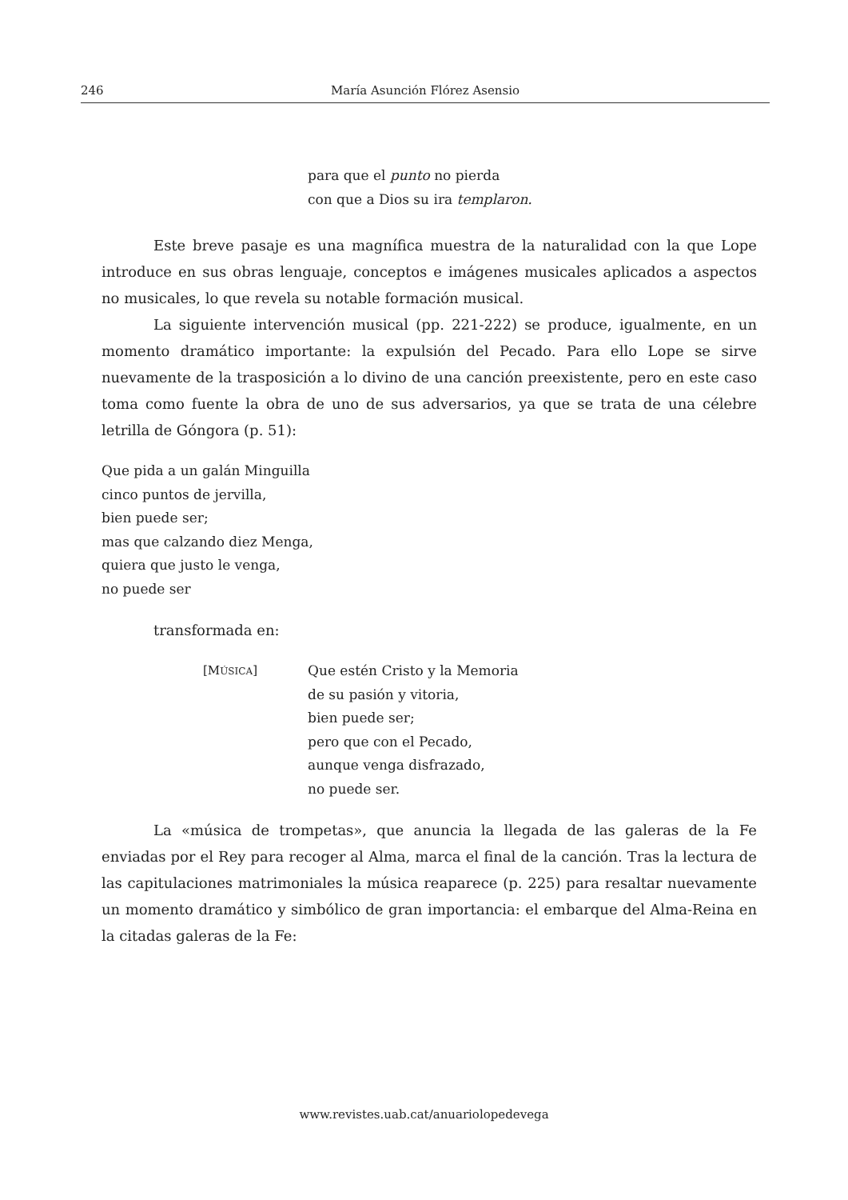246 María Asunción Flórez Asensio
para que el punto no pierda
con que a Dios su ira templaron.
Este breve pasaje es una magnífica muestra de la naturalidad con la que Lope introduce en sus obras lenguaje, conceptos e imágenes musicales aplicados a aspectos no musicales, lo que revela su notable formación musical.
La siguiente intervención musical (pp. 221-222) se produce, igualmente, en un momento dramático importante: la expulsión del Pecado. Para ello Lope se sirve nuevamente de la trasposición a lo divino de una canción preexistente, pero en este caso toma como fuente la obra de uno de sus adversarios, ya que se trata de una célebre letrilla de Góngora (p. 51):
Que pida a un galán Minguilla
cinco puntos de jervilla,
bien puede ser;
mas que calzando diez Menga,
quiera que justo le venga,
no puede ser
transformada en:
[MÚSICA] Que estén Cristo y la Memoria
de su pasión y vitoria,
bien puede ser;
pero que con el Pecado,
aunque venga disfrazado,
no puede ser.
La «música de trompetas», que anuncia la llegada de las galeras de la Fe enviadas por el Rey para recoger al Alma, marca el final de la canción. Tras la lectura de las capitulaciones matrimoniales la música reaparece (p. 225) para resaltar nuevamente un momento dramático y simbólico de gran importancia: el embarque del Alma-Reina en la citadas galeras de la Fe:
www.revistes.uab.cat/anuariolopedevega